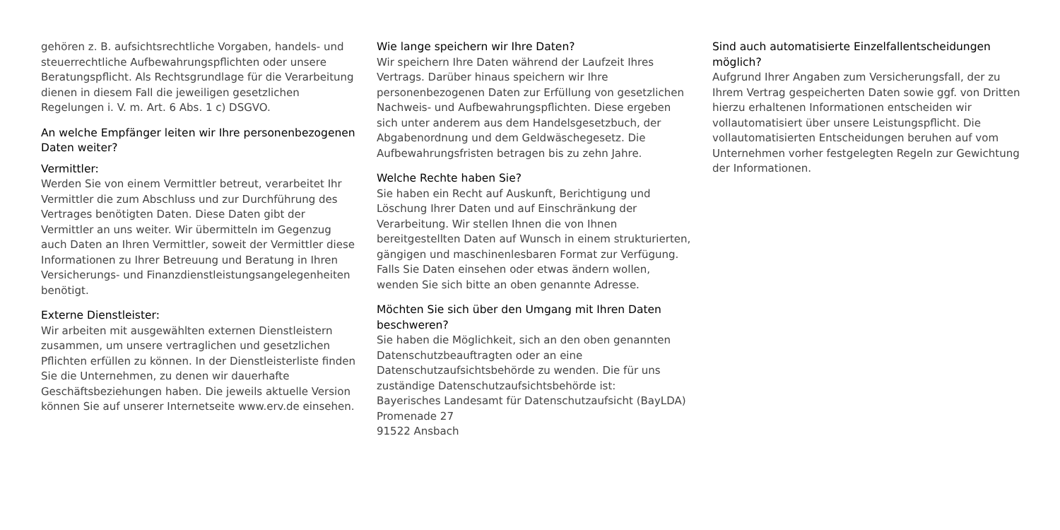gehören z. B. aufsichtsrechtliche Vorgaben, handels- und steuerrechtliche Aufbewahrungspflichten oder unsere Beratungspflicht. Als Rechtsgrundlage für die Verarbeitung dienen in diesem Fall die jeweiligen gesetzlichen Regelungen i. V. m. Art. 6 Abs. 1 c) DSGVO.
An welche Empfänger leiten wir Ihre personenbezogenen Daten weiter?
Vermittler:
Werden Sie von einem Vermittler betreut, verarbeitet Ihr Vermittler die zum Abschluss und zur Durchführung des Vertrages benötigten Daten. Diese Daten gibt der Vermittler an uns weiter. Wir übermitteln im Gegenzug auch Daten an Ihren Vermittler, soweit der Vermittler diese Informationen zu Ihrer Betreuung und Beratung in Ihren Versicherungs- und Finanzdienstleistungsangelegenheiten benötigt.
Externe Dienstleister:
Wir arbeiten mit ausgewählten externen Dienstleistern zusammen, um unsere vertraglichen und gesetzlichen Pflichten erfüllen zu können. In der Dienstleisterliste finden Sie die Unternehmen, zu denen wir dauerhafte Geschäftsbeziehungen haben. Die jeweils aktuelle Version können Sie auf unserer Internetseite www.erv.de einsehen.
Wie lange speichern wir Ihre Daten?
Wir speichern Ihre Daten während der Laufzeit Ihres Vertrags. Darüber hinaus speichern wir Ihre personenbezogenen Daten zur Erfüllung von gesetzlichen Nachweis- und Aufbewahrungspflichten. Diese ergeben sich unter anderem aus dem Handelsgesetzbuch, der Abgabenordnung und dem Geldwäschegesetz. Die Aufbewahrungsfristen betragen bis zu zehn Jahre.
Welche Rechte haben Sie?
Sie haben ein Recht auf Auskunft, Berichtigung und Löschung Ihrer Daten und auf Einschränkung der Verarbeitung. Wir stellen Ihnen die von Ihnen bereitgestellten Daten auf Wunsch in einem strukturierten, gängigen und maschinenlesbaren Format zur Verfügung. Falls Sie Daten einsehen oder etwas ändern wollen, wenden Sie sich bitte an oben genannte Adresse.
Möchten Sie sich über den Umgang mit Ihren Daten beschweren?
Sie haben die Möglichkeit, sich an den oben genannten Datenschutzbeauftragten oder an eine Datenschutzaufsichtsbehörde zu wenden. Die für uns zuständige Datenschutzaufsichtsbehörde ist:
Bayerisches Landesamt für Datenschutzaufsicht (BayLDA)
Promenade 27
91522 Ansbach
Sind auch automatisierte Einzelfallentscheidungen möglich?
Aufgrund Ihrer Angaben zum Versicherungsfall, der zu Ihrem Vertrag gespeicherten Daten sowie ggf. von Dritten hierzu erhaltenen Informationen entscheiden wir vollautomatisiert über unsere Leistungspflicht. Die vollautomatisierten Entscheidungen beruhen auf vom Unternehmen vorher festgelegten Regeln zur Gewichtung der Informationen.